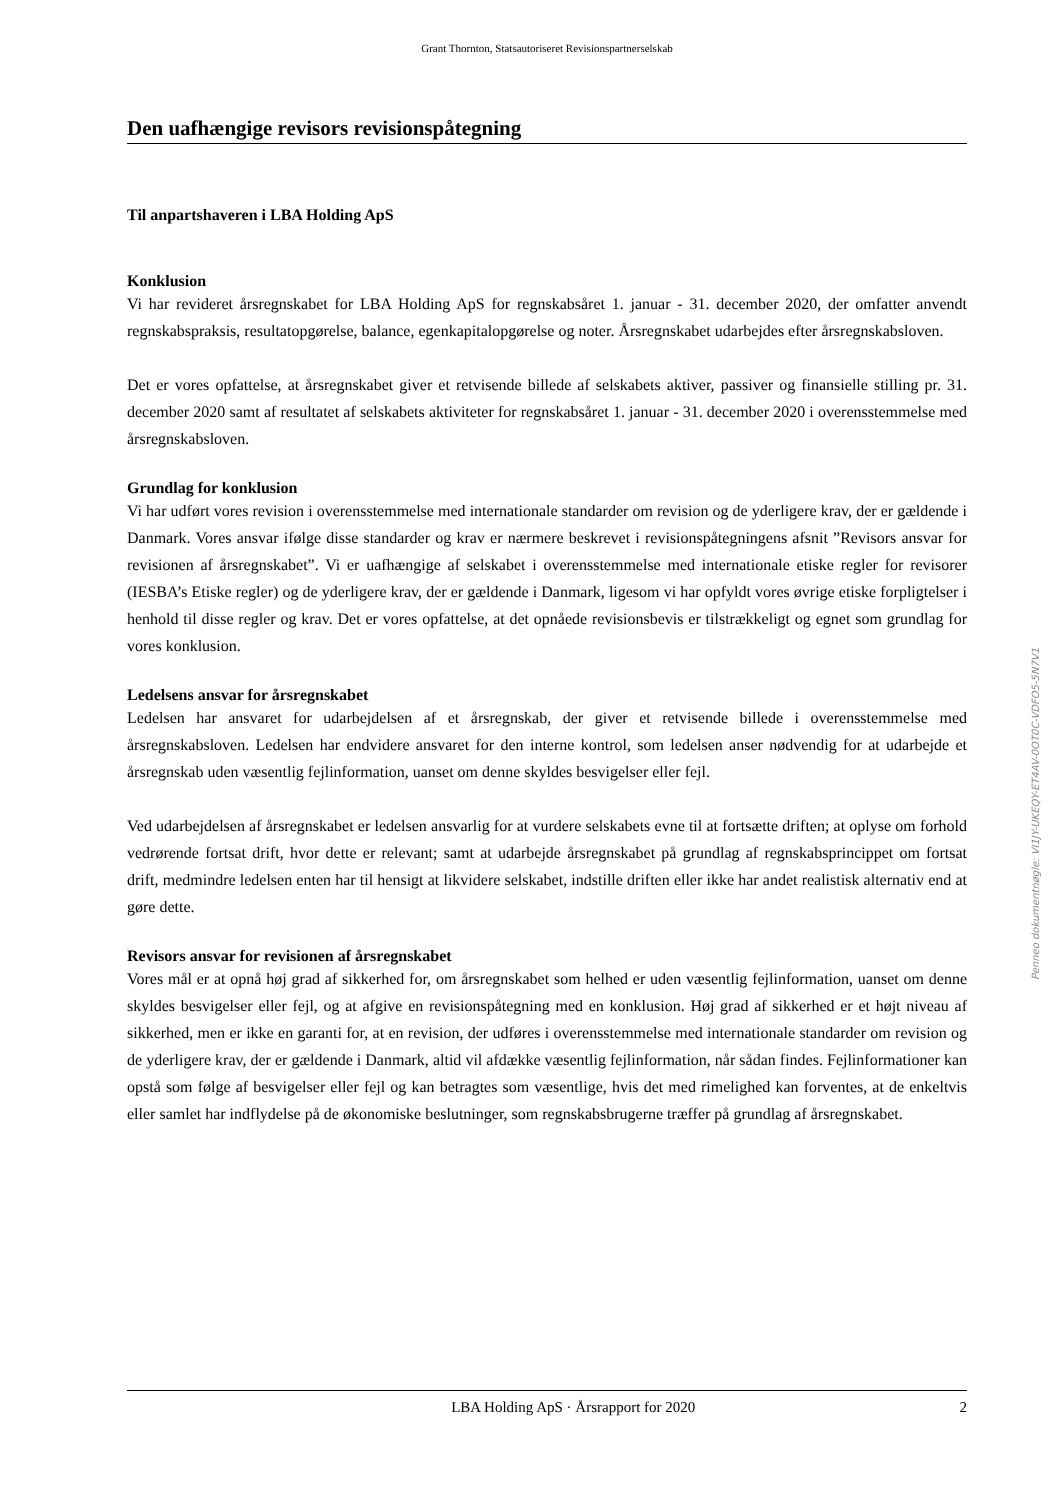Grant Thornton, Statsautoriseret Revisionspartnerselskab
Den uafhængige revisors revisionspåtegning
Til anpartshaveren i LBA Holding ApS
Konklusion
Vi har revideret årsregnskabet for LBA Holding ApS for regnskabsåret 1. januar - 31. december 2020, der omfatter anvendt regnskabspraksis, resultatopgørelse, balance, egenkapitalopgørelse og noter. Årsregnskabet udarbejdes efter årsregnskabsloven.
Det er vores opfattelse, at årsregnskabet giver et retvisende billede af selskabets aktiver, passiver og finansielle stilling pr. 31. december 2020 samt af resultatet af selskabets aktiviteter for regnskabsåret 1. januar - 31. december 2020 i overensstemmelse med årsregnskabsloven.
Grundlag for konklusion
Vi har udført vores revision i overensstemmelse med internationale standarder om revision og de yderligere krav, der er gældende i Danmark. Vores ansvar ifølge disse standarder og krav er nærmere beskrevet i revisionspåtegningens afsnit ”Revisors ansvar for revisionen af årsregnskabet”. Vi er uafhængige af selskabet i overensstemmelse med internationale etiske regler for revisorer (IESBA’s Etiske regler) og de yderligere krav, der er gældende i Danmark, ligesom vi har opfyldt vores øvrige etiske forpligtelser i henhold til disse regler og krav. Det er vores opfattelse, at det opnåede revisionsbevis er tilstrækkeligt og egnet som grundlag for vores konklusion.
Ledelsens ansvar for årsregnskabet
Ledelsen har ansvaret for udarbejdelsen af et årsregnskab, der giver et retvisende billede i overensstemmelse med årsregnskabsloven. Ledelsen har endvidere ansvaret for den interne kontrol, som ledelsen anser nødvendig for at udarbejde et årsregnskab uden væsentlig fejlinformation, uanset om denne skyldes besvigelser eller fejl.
Ved udarbejdelsen af årsregnskabet er ledelsen ansvarlig for at vurdere selskabets evne til at fortsætte driften; at oplyse om forhold vedrørende fortsat drift, hvor dette er relevant; samt at udarbejde årsregnskabet på grundlag af regnskabsprincippet om fortsat drift, medmindre ledelsen enten har til hensigt at likvidere selskabet, indstille driften eller ikke har andet realistisk alternativ end at gøre dette.
Revisors ansvar for revisionen af årsregnskabet
Vores mål er at opnå høj grad af sikkerhed for, om årsregnskabet som helhed er uden væsentlig fejlinformation, uanset om denne skyldes besvigelser eller fejl, og at afgive en revisionspåtegning med en konklusion. Høj grad af sikkerhed er et højt niveau af sikkerhed, men er ikke en garanti for, at en revision, der udføres i overensstemmelse med internationale standarder om revision og de yderligere krav, der er gældende i Danmark, altid vil afdække væsentlig fejlinformation, når sådan findes. Fejlinformationer kan opstå som følge af besvigelser eller fejl og kan betragtes som væsentlige, hvis det med rimelighed kan forventes, at de enkeltvis eller samlet har indflydelse på de økonomiske beslutninger, som regnskabsbrugerne træffer på grundlag af årsregnskabet.
LBA Holding ApS · Årsrapport for 2020 2
Penneo dokumentnøgle: VI1JY-UKEQY-ET4AV-0OT0C-VDFO5-5N7V1